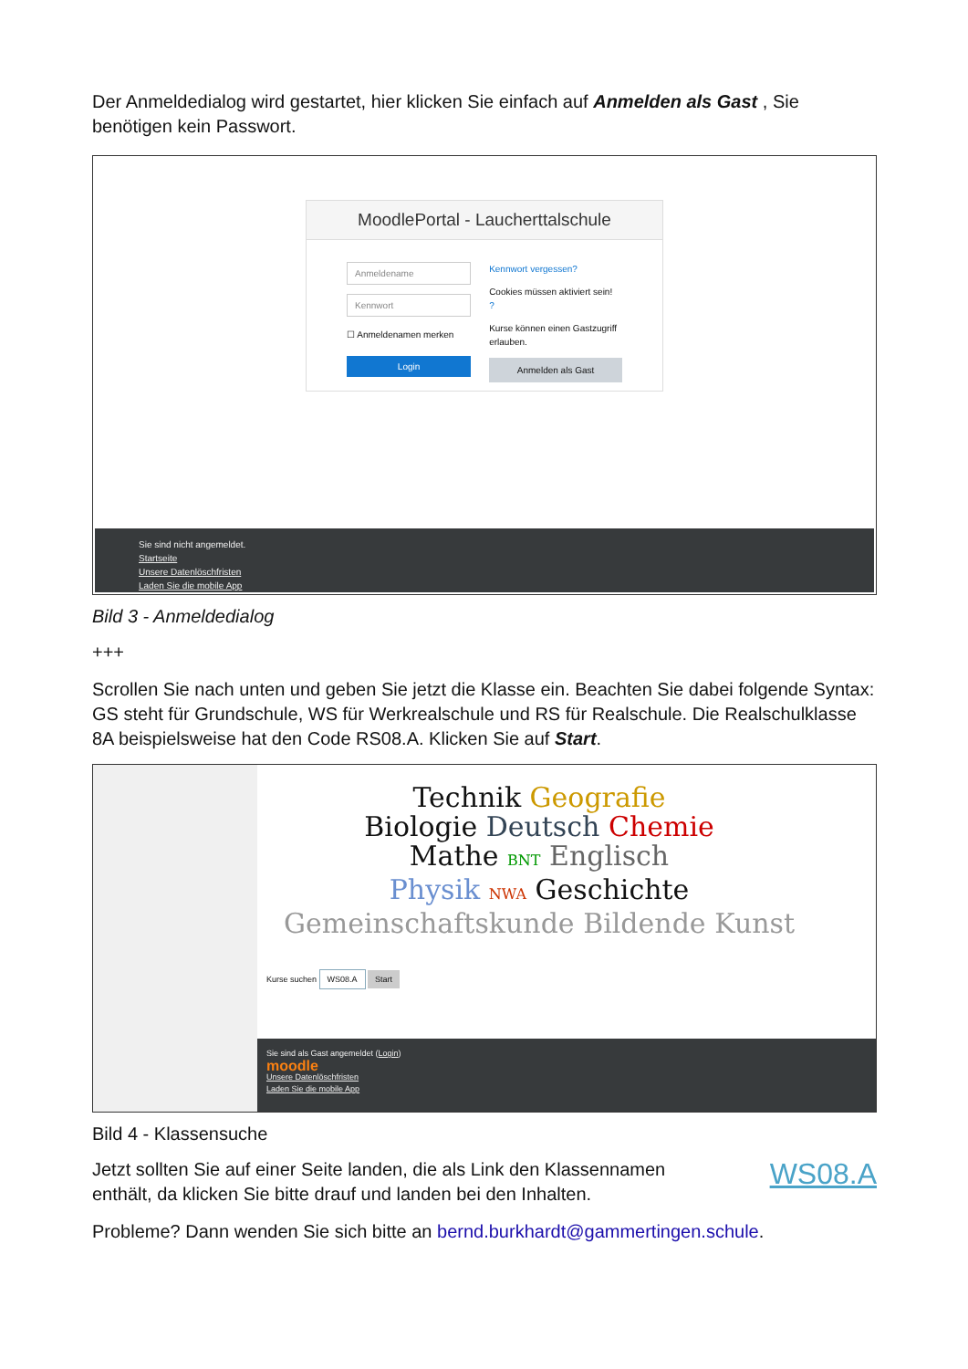Der Anmeldedialog wird gestartet, hier klicken Sie einfach auf Anmelden als Gast , Sie benötigen kein Passwort.
MoodlePortal - Laucherttalschule
Anmeldename
Kennwort
☐ Anmeldenamen merken
Login
Kennwort vergessen?
Cookies müssen aktiviert sein!
?
Kurse können einen Gastzugriff erlauben.
Anmelden als Gast
Sie sind nicht angemeldet.
Startseite
Unsere Datenlöschfristen
Laden Sie die mobile App
Bild 3 - Anmeldedialog
+++
Scrollen Sie nach unten und geben Sie jetzt die Klasse ein. Beachten Sie dabei folgende Syntax: GS steht für Grundschule, WS für Werkrealschule und RS für Realschule. Die Realschulklasse 8A beispielsweise hat den Code RS08.A. Klicken Sie auf Start.
Technik Geografie
Biologie Deutsch Chemie
Mathe BNT Englisch
Physik NWA Geschichte
Gemeinschaftskunde Bildende Kunst
Kurse suchen WS08.A Start
Sie sind als Gast angemeldet (Login)
moodle
Unsere Datenlöschfristen
Laden Sie die mobile App
Bild 4 - Klassensuche
Jetzt sollten Sie auf einer Seite landen, die als Link den Klassennamen enthält, da klicken Sie bitte drauf und landen bei den Inhalten.
WS08.A
Probleme? Dann wenden Sie sich bitte an bernd.burkhardt@gammertingen.schule.